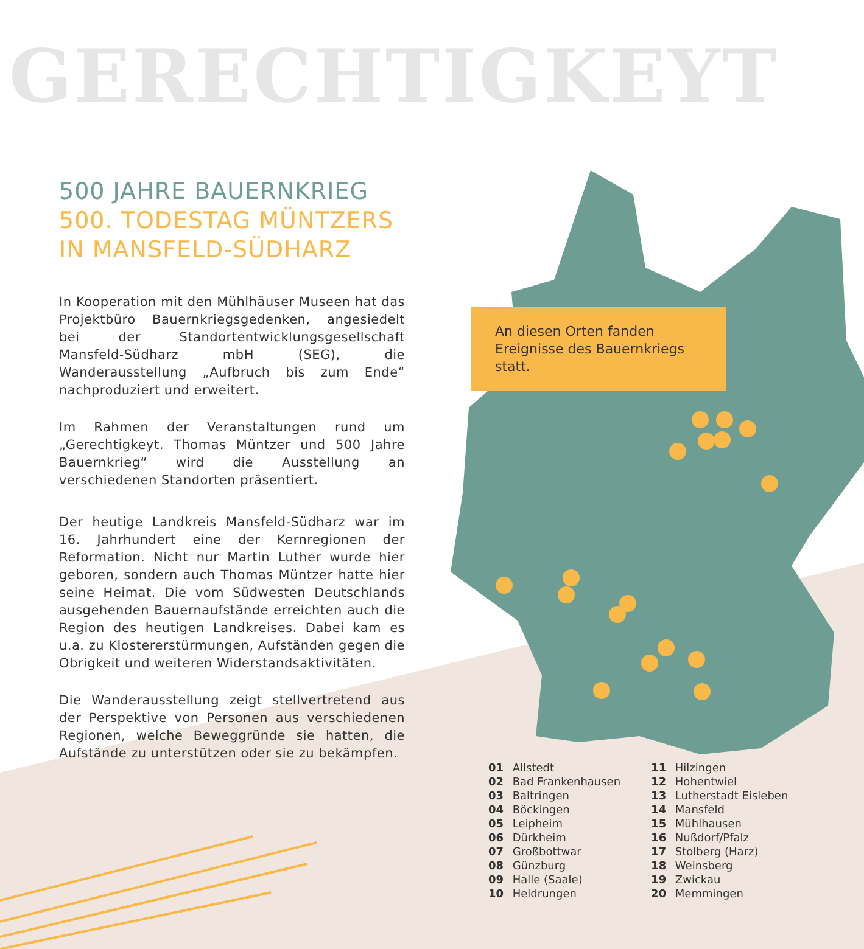GERECHTIGKEYT
500 JAHRE BAUERNKRIEG
500. TODESTAG MÜNTZERS
IN MANSFELD-SÜDHARZ
In Kooperation mit den Mühlhäuser Museen hat das Projektbüro Bauernkriegsgedenken, angesiedelt bei der Standortentwicklungsgesellschaft Mansfeld-Südharz mbH (SEG), die Wanderausstellung „Aufbruch bis zum Ende“ nachproduziert und erweitert.
Im Rahmen der Veranstaltungen rund um „Gerechtigkeyt. Thomas Müntzer und 500 Jahre Bauernkrieg“ wird die Ausstellung an verschiedenen Standorten präsentiert.
Der heutige Landkreis Mansfeld-Südharz war im 16. Jahrhundert eine der Kernregionen der Reformation. Nicht nur Martin Luther wurde hier geboren, sondern auch Thomas Müntzer hatte hier seine Heimat. Die vom Südwesten Deutschlands ausgehenden Bauernaufstände erreichten auch die Region des heutigen Landkreises. Dabei kam es u.a. zu Klostererstürmungen, Aufständen gegen die Obrigkeit und weiteren Widerstandsaktivitäten.
Die Wanderausstellung zeigt stellvertretend aus der Perspektive von Personen aus verschiedenen Regionen, welche Beweggründe sie hatten, die Aufstände zu unterstützen oder sie zu bekämpfen.
An diesen Orten fanden Ereignisse des Bauernkriegs statt.
01 Allstedt
02 Bad Frankenhausen
03 Baltringen
04 Böckingen
05 Leipheim
06 Dürkheim
07 Großbottwar
08 Günzburg
09 Halle (Saale)
10 Heldrungen
11 Hilzingen
12 Hohentwiel
13 Lutherstadt Eisleben
14 Mansfeld
15 Mühlhausen
16 Nußdorf/Pfalz
17 Stolberg (Harz)
18 Weinsberg
19 Zwickau
20 Memmingen